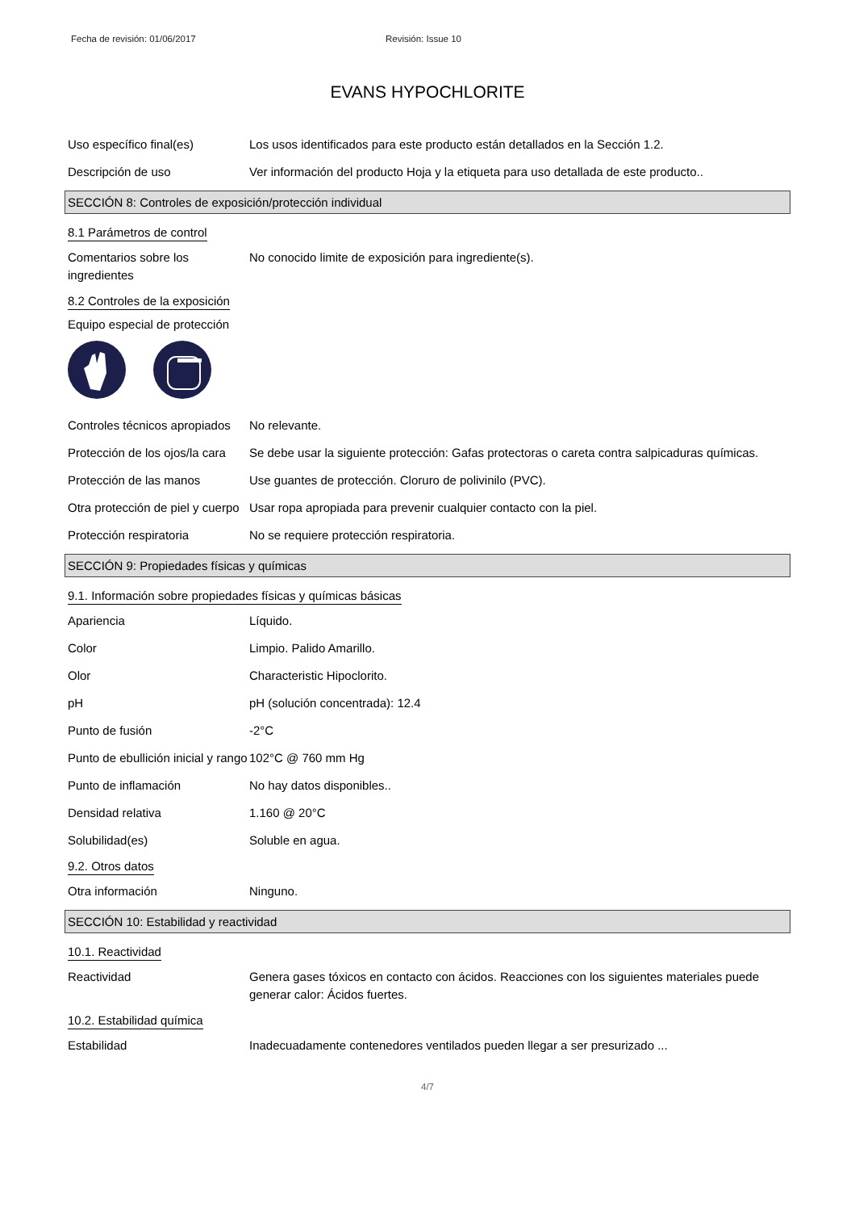Fecha de revisión: 01/06/2017 Revisión: Issue 10
EVANS HYPOCHLORITE
Uso específico final(es) Los usos identificados para este producto están detallados en la Sección 1.2.
Descripción de uso Ver información del producto Hoja y la etiqueta para uso detallada de este producto..
SECCIÓN 8: Controles de exposición/protección individual
8.1 Parámetros de control
Comentarios sobre los ingredientes
No conocido limite de exposición para ingrediente(s).
8.2 Controles de la exposición
Equipo especial de protección
Controles técnicos apropiados
No relevante.
Protección de los ojos/la cara
Se debe usar la siguiente protección: Gafas protectoras o careta contra salpicaduras químicas.
Protección de las manos Use guantes de protección. Cloruro de polivinilo (PVC).
Otra protección de piel y cuerpo
Usar ropa apropiada para prevenir cualquier contacto con la piel.
Protección respiratoria No se requiere protección respiratoria.
SECCIÓN 9: Propiedades físicas y químicas
9.1. Información sobre propiedades físicas y químicas básicas
Apariencia Líquido.
Color Limpio. Palido Amarillo.
Olor Characteristic Hipoclorito.
pH pH (solución concentrada): 12.4
Punto de fusión -2°C
Punto de ebullición inicial y rango
102°C @ 760 mm Hg
Punto de inflamación No hay datos disponibles..
Densidad relativa 1.160 @ 20°C
Solubilidad(es) Soluble en agua.
9.2. Otros datos
Otra información Ninguno.
SECCIÓN 10: Estabilidad y reactividad
10.1. Reactividad
Reactividad Genera gases tóxicos en contacto con ácidos. Reacciones con los siguientes materiales puede generar calor: Ácidos fuertes.
10.2. Estabilidad química
Estabilidad Inadecuadamente contenedores ventilados pueden llegar a ser presurizado ...
4/7